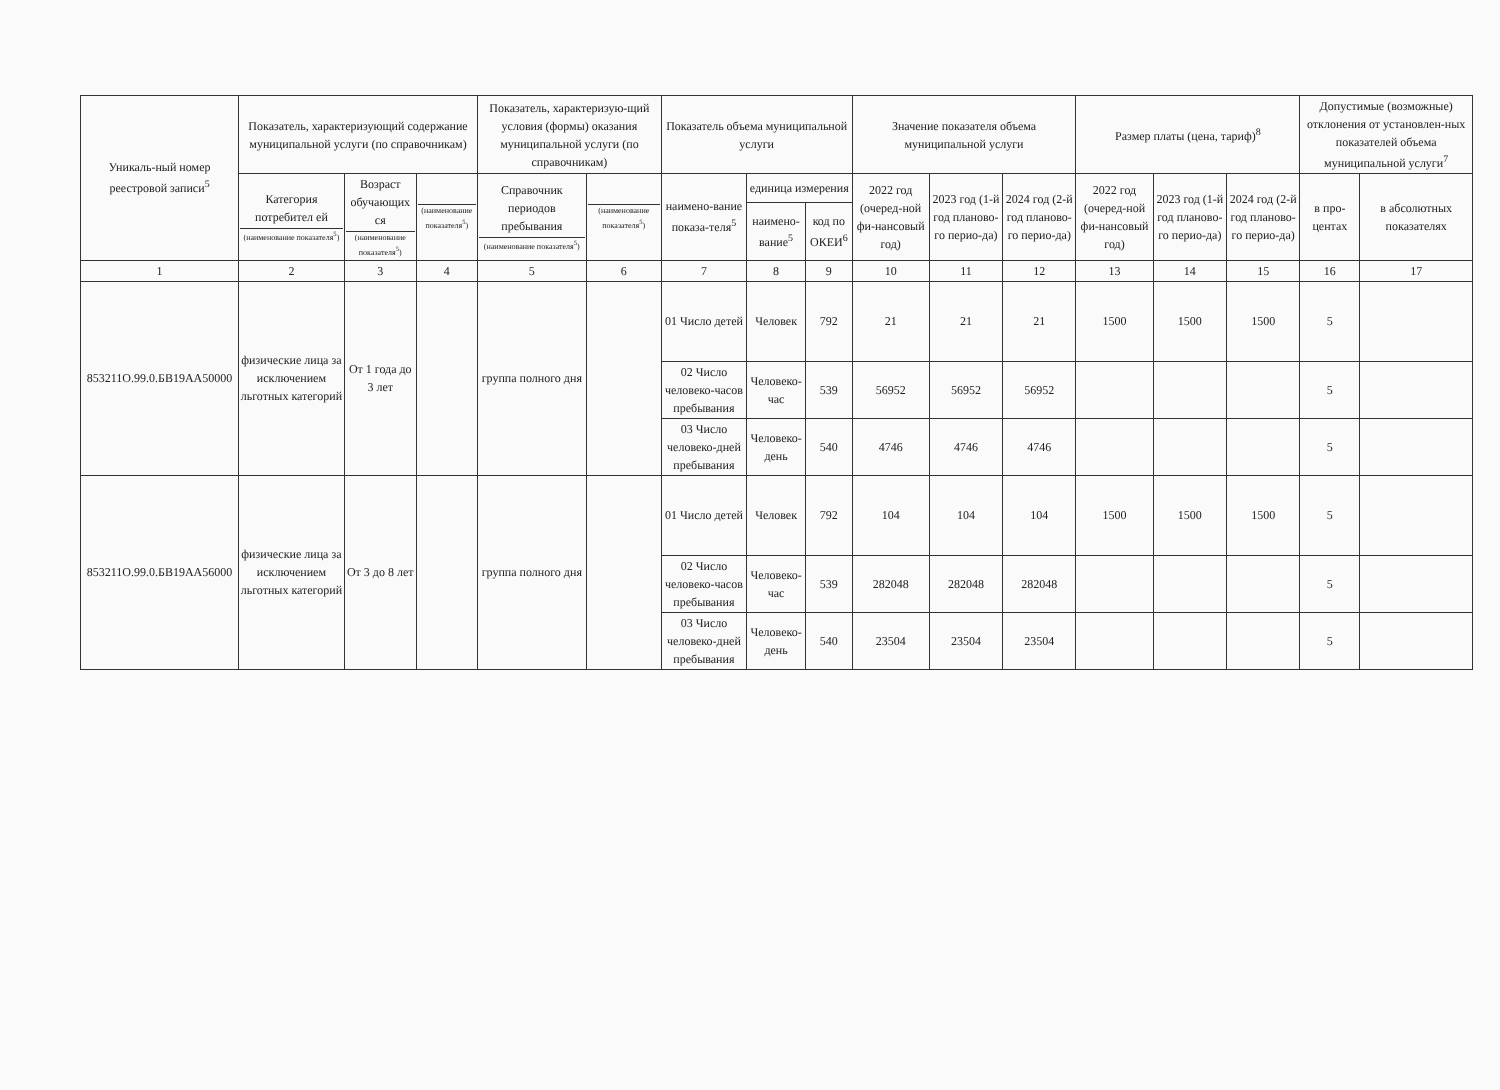| Уникаль-ный номер реестровой записи<sup>5</sup> | Показатель, характеризующий содержание муниципальной услуги (по справочникам) | | | Показатель, характеризую-щий условия (формы) оказания муниципальной услуги (по справочникам) | | Показатель объема муниципальной услуги | | | Значение показателя объема муниципальной услуги | | | Размер платы (цена, тариф)<sup>8</sup> | | | Допустимые (возможные) отклонения от установлен-ных показателей объема муниципальной услуги<sup>7</sup> | |
| --- | --- | --- | --- | --- | --- | --- | --- | --- | --- | --- | --- | --- | --- | --- | --- | --- |
| | Категория потребител ей (наименование показателя<sup>5</sup>) | Возраст обучающих ся (наименование показателя<sup>5</sup>) | (наименование показателя<sup>5</sup>) | Справочник периодов пребывания (наименование показателя<sup>5</sup>) | (наименование показателя<sup>5</sup>) | наимено-вание показа-теля<sup>5</sup> | единица измерения | | 2022 год (очеред-ной фи-нансовый год) | 2023 год (1-й год планово-го перио-да) | 2024 год (2-й год планово-го перио-да) | 2022 год (очеред-ной фи-нансовый год) | 2023 год (1-й год планово-го перио-да) | 2024 год (2-й год планово-го перио-да) | в про-центах | в абсолютных показателях |
| | | | | | | | наимено-вание<sup>5</sup> | код по ОКЕИ<sup>6</sup> | | | | | | | | |
| 1 | 2 | 3 | 4 | 5 | 6 | 7 | 8 | 9 | 10 | 11 | 12 | 13 | 14 | 15 | 16 | 17 |
| 853211О.99.0.БВ19АА50000 | физические лица за исключением льготных категорий | От 1 года до 3 лет | | группа полного дня | | 01 Число детей | Человек | 792 | 21 | 21 | 21 | 1500 | 1500 | 1500 | 5 | |
| | | | | | | 02 Число человеко-часов пребывания | Человеко-час | 539 | 56952 | 56952 | 56952 | | | | 5 | |
| | | | | | | 03 Число человеко-дней пребывания | Человеко-день | 540 | 4746 | 4746 | 4746 | | | | 5 | |
| 853211О.99.0.БВ19АА56000 | физические лица за исключением льготных категорий | От 3 до 8 лет | | группа полного дня | | 01 Число детей | Человек | 792 | 104 | 104 | 104 | 1500 | 1500 | 1500 | 5 | |
| | | | | | | 02 Число человеко-часов пребывания | Человеко-час | 539 | 282048 | 282048 | 282048 | | | | 5 | |
| | | | | | | 03 Число человеко-дней пребывания | Человеко-день | 540 | 23504 | 23504 | 23504 | | | | 5 | |